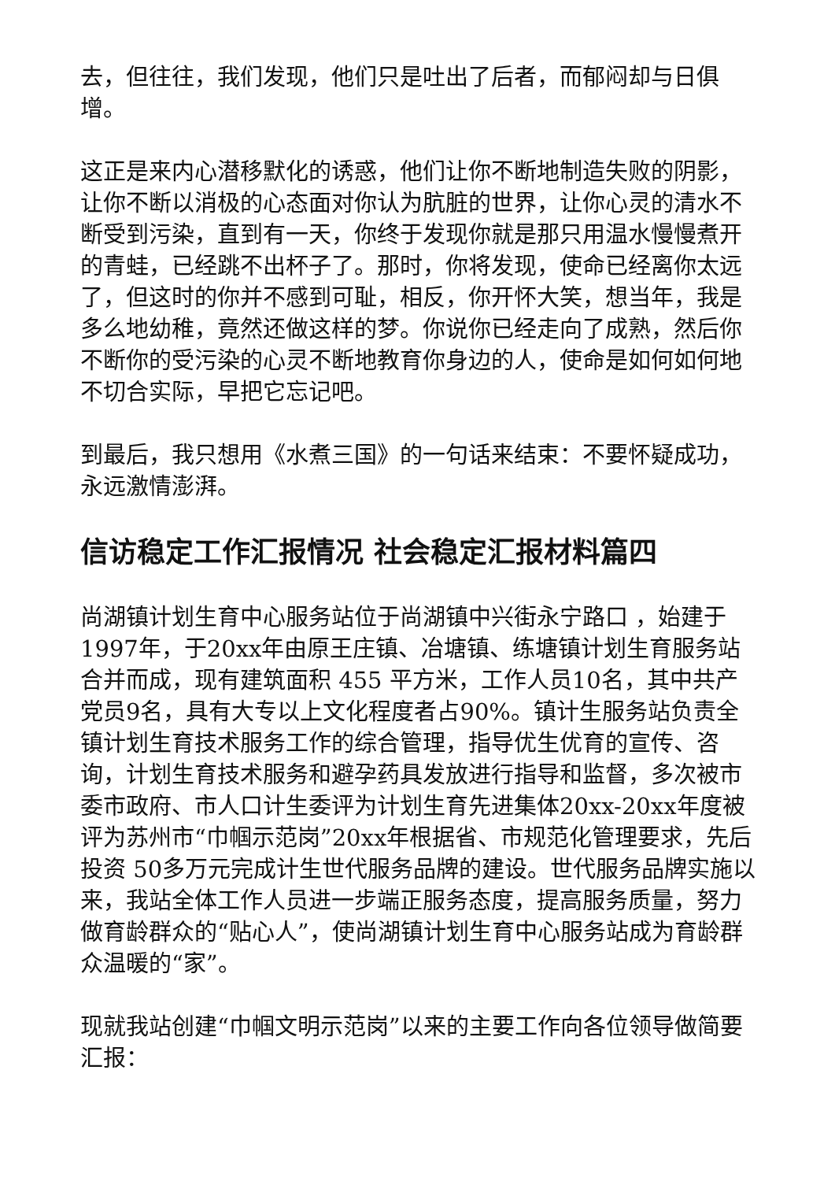去，但往往，我们发现，他们只是吐出了后者，而郁闷却与日俱增。
这正是来内心潜移默化的诱惑，他们让你不断地制造失败的阴影，让你不断以消极的心态面对你认为肮脏的世界，让你心灵的清水不断受到污染，直到有一天，你终于发现你就是那只用温水慢慢煮开的青蛙，已经跳不出杯子了。那时，你将发现，使命已经离你太远了，但这时的你并不感到可耻，相反，你开怀大笑，想当年，我是多么地幼稚，竟然还做这样的梦。你说你已经走向了成熟，然后你不断你的受污染的心灵不断地教育你身边的人，使命是如何如何地不切合实际，早把它忘记吧。
到最后，我只想用《水煮三国》的一句话来结束：不要怀疑成功，永远激情澎湃。
信访稳定工作汇报情况 社会稳定汇报材料篇四
尚湖镇计划生育中心服务站位于尚湖镇中兴街永宁路口 ，始建于1997年，于20xx年由原王庄镇、冶塘镇、练塘镇计划生育服务站合并而成，现有建筑面积 455 平方米，工作人员10名，其中共产党员9名，具有大专以上文化程度者占90%。镇计生服务站负责全镇计划生育技术服务工作的综合管理，指导优生优育的宣传、咨询，计划生育技术服务和避孕药具发放进行指导和监督，多次被市委市政府、市人口计生委评为计划生育先进集体20xx-20xx年度被评为苏州市“巾帼示范岗”20xx年根据省、市规范化管理要求，先后投资 50多万元完成计生世代服务品牌的建设。世代服务品牌实施以来，我站全体工作人员进一步端正服务态度，提高服务质量，努力做育龄群众的“贴心人”，使尚湖镇计划生育中心服务站成为育龄群众温暖的“家”。
现就我站创建“巾帼文明示范岗”以来的主要工作向各位领导做简要汇报：